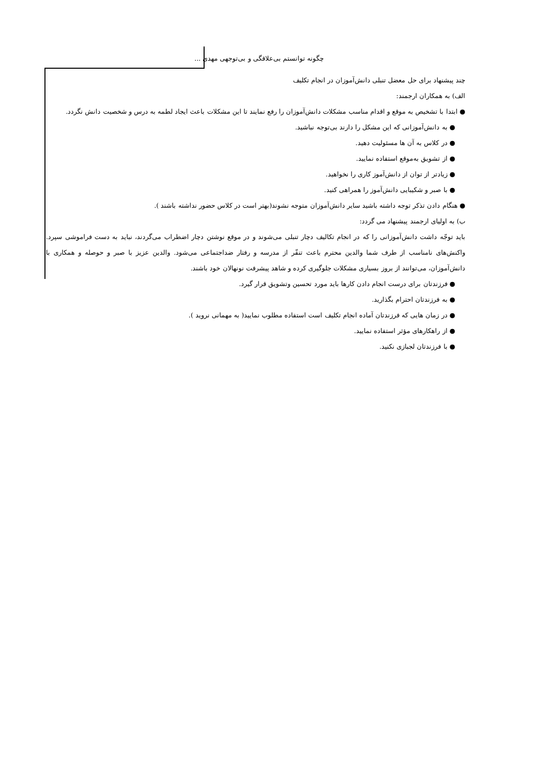چگونه توانستم بی‌علاقگی و بی‌توجهی مهدی ...
چند پیشنهاد برای حل معضل تنبلی دانش‌آموزان در انجام تکلیف
الف) به همکاران ارجمند:
● ابتدا با تشخیص به موقع و اقدام مناسب مشکلات دانش‌آموزان را رفع نمایند تا این مشکلات باعث ایجاد لطمه به درس و شخصیت دانش نگردد.
● به دانش‌آموزانی که این مشکل را دارند بی‌توجه نباشید.
● در کلاس به آن ها مسئولیت دهید.
● از تشویق به‌موقع استفاده نمایید.
● زیادتر از توان از دانش‌آموز کاری را نخواهید.
● با صبر و شکیبایی دانش‌آموز را همراهی کنید.
● هنگام دادن تذکر توجه داشته باشید سایر دانش‌آموزان متوجه نشوند(بهتر است در کلاس حضور نداشته باشند ).
ب) به اولیای ارجمند پیشنهاد می گردد:
باید توجّه داشت دانش‌آموزانی را که در انجام تکالیف دچار تنبلی می‌شوند و در موقع نوشتن دچار اضطراب می‌گردند، نباید به دست فراموشی سپرد. واکنش‌های نامناسب از طرف شما والدین محترم باعث تنفّر از مدرسه و رفتار ضداجتماعی می‌شود. والدین عزیز با صبر و حوصله و همکاری با دانش‌آموزان، می‌توانند از بروز بسیاری مشکلات جلوگیری کرده و شاهد پیشرفت نونهالان خود باشند.
● فرزندتان برای درست انجام دادن کارها باید مورد تحسین وتشویق قرار گیرد.
● به فرزندتان احترام بگذارید.
● در زمان هایی که فرزندتان آماده انجام تکلیف است استفاده مطلوب نمایید( به مهمانی نروید ).
● از راهکارهای مؤثر استفاده نمایید.
● با فرزندتان لجبازی نکنید.